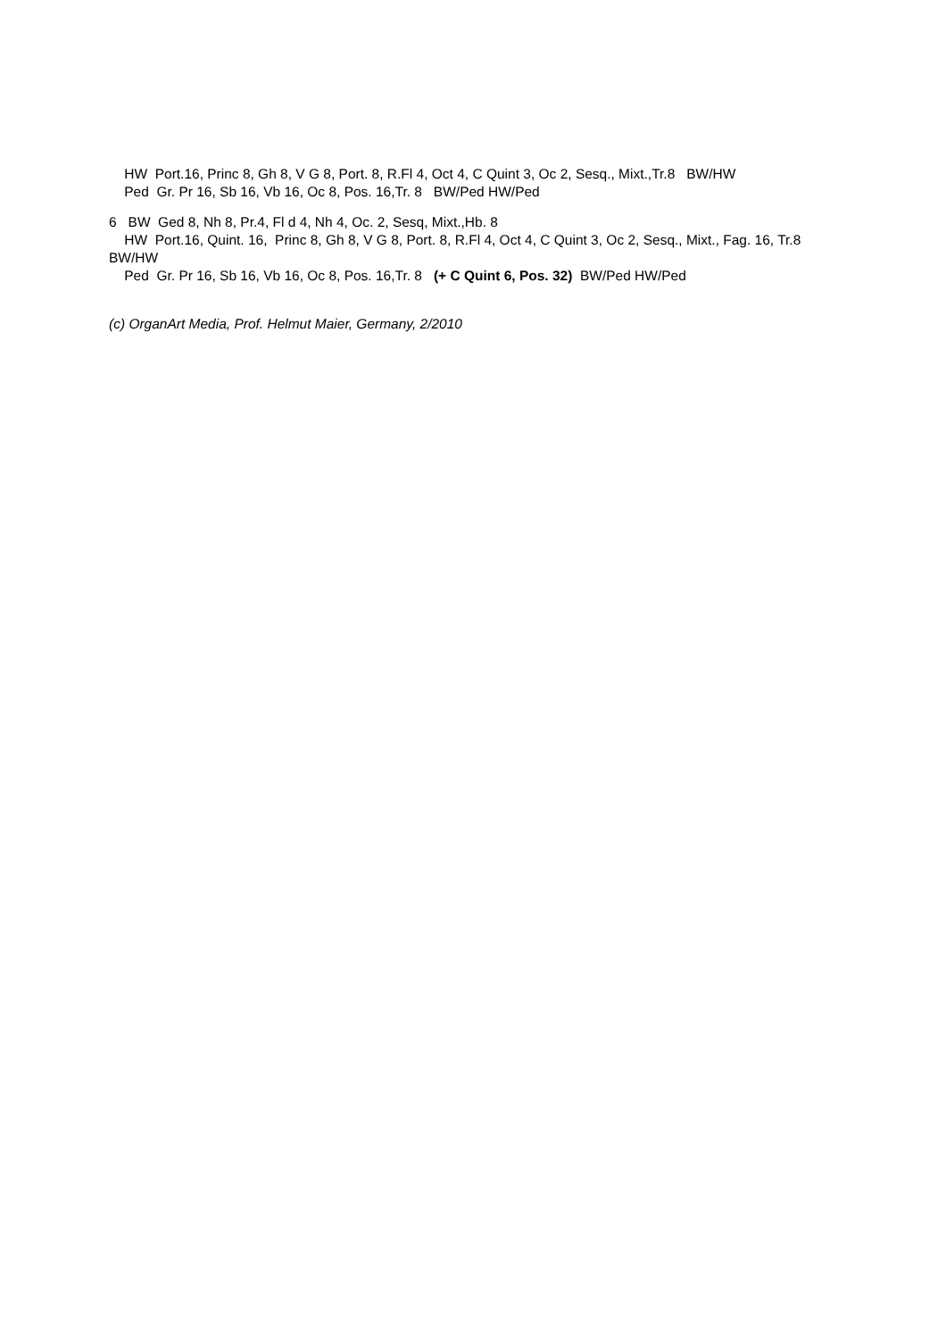HW Port.16, Princ 8, Gh 8, V G 8, Port. 8, R.Fl 4, Oct 4, C Quint 3, Oc 2, Sesq., Mixt.,Tr.8 BW/HW
Ped Gr. Pr 16, Sb 16, Vb 16, Oc 8, Pos. 16,Tr. 8 BW/Ped HW/Ped
6 BW Ged 8, Nh 8, Pr.4, Fl d 4, Nh 4, Oc. 2, Sesq, Mixt.,Hb. 8
HW Port.16, Quint. 16, Princ 8, Gh 8, V G 8, Port. 8, R.Fl 4, Oct 4, C Quint 3, Oc 2, Sesq., Mixt., Fag. 16, Tr.8 BW/HW
Ped Gr. Pr 16, Sb 16, Vb 16, Oc 8, Pos. 16,Tr. 8 (+ C Quint 6, Pos. 32) BW/Ped HW/Ped
(c) OrganArt Media, Prof. Helmut Maier, Germany, 2/2010